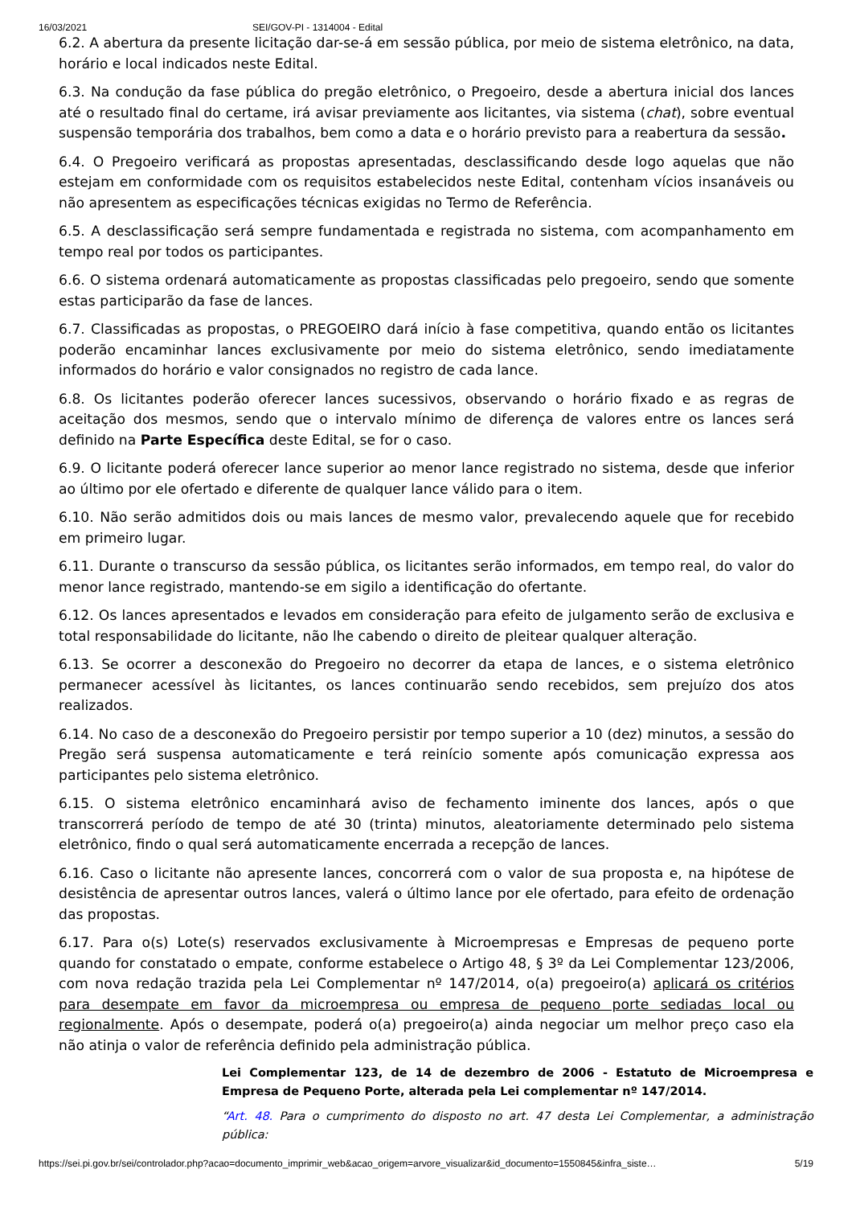16/03/2021 SEI/GOV-PI - 1314004 - Edital
6.2. A abertura da presente licitação dar-se-á em sessão pública, por meio de sistema eletrônico, na data, horário e local indicados neste Edital.
6.3. Na condução da fase pública do pregão eletrônico, o Pregoeiro, desde a abertura inicial dos lances até o resultado final do certame, irá avisar previamente aos licitantes, via sistema (chat), sobre eventual suspensão temporária dos trabalhos, bem como a data e o horário previsto para a reabertura da sessão.
6.4. O Pregoeiro verificará as propostas apresentadas, desclassificando desde logo aquelas que não estejam em conformidade com os requisitos estabelecidos neste Edital, contenham vícios insanáveis ou não apresentem as especificações técnicas exigidas no Termo de Referência.
6.5. A desclassificação será sempre fundamentada e registrada no sistema, com acompanhamento em tempo real por todos os participantes.
6.6. O sistema ordenará automaticamente as propostas classificadas pelo pregoeiro, sendo que somente estas participarão da fase de lances.
6.7. Classificadas as propostas, o PREGOEIRO dará início à fase competitiva, quando então os licitantes poderão encaminhar lances exclusivamente por meio do sistema eletrônico, sendo imediatamente informados do horário e valor consignados no registro de cada lance.
6.8. Os licitantes poderão oferecer lances sucessivos, observando o horário fixado e as regras de aceitação dos mesmos, sendo que o intervalo mínimo de diferença de valores entre os lances será definido na Parte Específica deste Edital, se for o caso.
6.9. O licitante poderá oferecer lance superior ao menor lance registrado no sistema, desde que inferior ao último por ele ofertado e diferente de qualquer lance válido para o item.
6.10. Não serão admitidos dois ou mais lances de mesmo valor, prevalecendo aquele que for recebido em primeiro lugar.
6.11. Durante o transcurso da sessão pública, os licitantes serão informados, em tempo real, do valor do menor lance registrado, mantendo-se em sigilo a identificação do ofertante.
6.12. Os lances apresentados e levados em consideração para efeito de julgamento serão de exclusiva e total responsabilidade do licitante, não lhe cabendo o direito de pleitear qualquer alteração.
6.13. Se ocorrer a desconexão do Pregoeiro no decorrer da etapa de lances, e o sistema eletrônico permanecer acessível às licitantes, os lances continuarão sendo recebidos, sem prejuízo dos atos realizados.
6.14. No caso de a desconexão do Pregoeiro persistir por tempo superior a 10 (dez) minutos, a sessão do Pregão será suspensa automaticamente e terá reinício somente após comunicação expressa aos participantes pelo sistema eletrônico.
6.15. O sistema eletrônico encaminhará aviso de fechamento iminente dos lances, após o que transcorrerá período de tempo de até 30 (trinta) minutos, aleatoriamente determinado pelo sistema eletrônico, findo o qual será automaticamente encerrada a recepção de lances.
6.16. Caso o licitante não apresente lances, concorrerá com o valor de sua proposta e, na hipótese de desistência de apresentar outros lances, valerá o último lance por ele ofertado, para efeito de ordenação das propostas.
6.17. Para o(s) Lote(s) reservados exclusivamente à Microempresas e Empresas de pequeno porte quando for constatado o empate, conforme estabelece o Artigo 48, § 3º da Lei Complementar 123/2006, com nova redação trazida pela Lei Complementar nº 147/2014, o(a) pregoeiro(a) aplicará os critérios para desempate em favor da microempresa ou empresa de pequeno porte sediadas local ou regionalmente. Após o desempate, poderá o(a) pregoeiro(a) ainda negociar um melhor preço caso ela não atinja o valor de referência definido pela administração pública.
Lei Complementar 123, de 14 de dezembro de 2006 - Estatuto de Microempresa e Empresa de Pequeno Porte, alterada pela Lei complementar nº 147/2014.
“Art. 48. Para o cumprimento do disposto no art. 47 desta Lei Complementar, a administração pública:
https://sei.pi.gov.br/sei/controlador.php?acao=documento_imprimir_web&acao_origem=arvore_visualizar&id_documento=1550845&infra_siste… 5/19